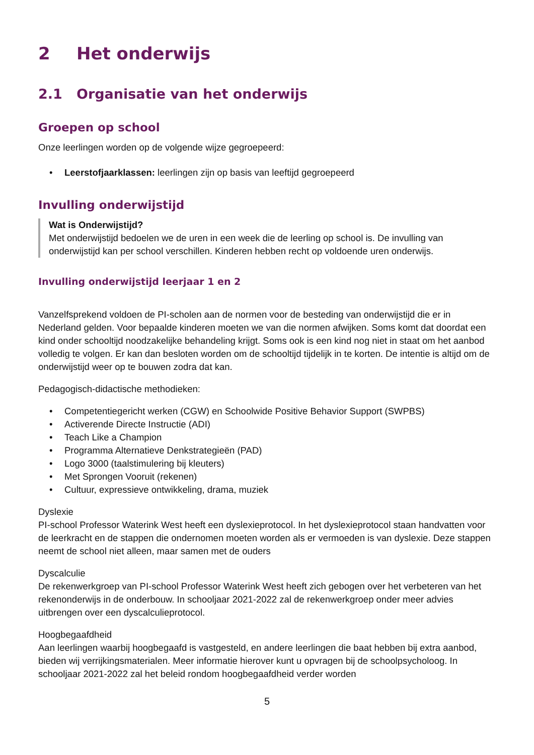2 Het onderwijs
2.1 Organisatie van het onderwijs
Groepen op school
Onze leerlingen worden op de volgende wijze gegroepeerd:
• Leerstofjaarklassen: leerlingen zijn op basis van leeftijd gegroepeerd
Invulling onderwijstijd
Wat is Onderwijstijd?
Met onderwijstijd bedoelen we de uren in een week die de leerling op school is. De invulling van onderwijstijd kan per school verschillen. Kinderen hebben recht op voldoende uren onderwijs.
Invulling onderwijstijd leerjaar 1 en 2
Vanzelfsprekend voldoen de PI-scholen aan de normen voor de besteding van onderwijstijd die er in Nederland gelden. Voor bepaalde kinderen moeten we van die normen afwijken. Soms komt dat doordat een kind onder schooltijd noodzakelijke behandeling krijgt. Soms ook is een kind nog niet in staat om het aanbod volledig te volgen. Er kan dan besloten worden om de schooltijd tijdelijk in te korten. De intentie is altijd om de onderwijstijd weer op te bouwen zodra dat kan.
Pedagogisch-didactische methodieken:
• Competentiegericht werken (CGW) en Schoolwide Positive Behavior Support (SWPBS)
• Activerende Directe Instructie (ADI)
• Teach Like a Champion
• Programma Alternatieve Denkstrategieën (PAD)
• Logo 3000 (taalstimulering bij kleuters)
• Met Sprongen Vooruit (rekenen)
• Cultuur, expressieve ontwikkeling, drama, muziek
Dyslexie
PI-school Professor Waterink West heeft een dyslexieprotocol. In het dyslexieprotocol staan handvatten voor de leerkracht en de stappen die ondernomen moeten worden als er vermoeden is van dyslexie. Deze stappen neemt de school niet alleen, maar samen met de ouders
Dyscalculie
De rekenwerkgroep van PI-school Professor Waterink West heeft zich gebogen over het verbeteren van het rekenonderwijs in de onderbouw. In schooljaar 2021-2022 zal de rekenwerkgroep onder meer advies uitbrengen over een dyscalculieprotocol.
Hoogbegaafdheid
Aan leerlingen waarbij hoogbegaafd is vastgesteld, en andere leerlingen die baat hebben bij extra aanbod, bieden wij verrijkingsmaterialen. Meer informatie hierover kunt u opvragen bij de schoolpsycholoog. In schooljaar 2021-2022 zal het beleid rondom hoogbegaafdheid verder worden
5